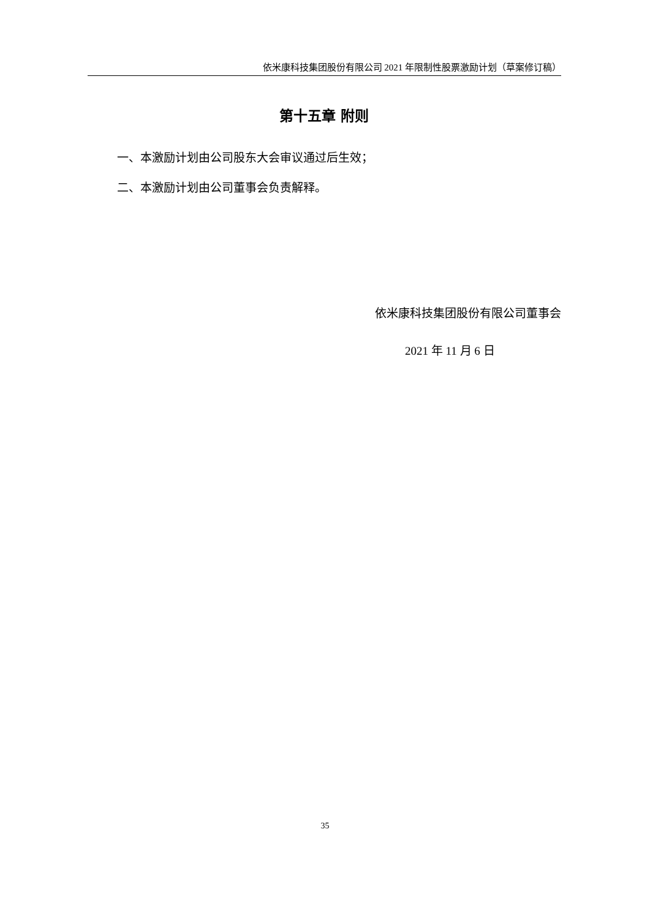依米康科技集团股份有限公司 2021 年限制性股票激励计划（草案修订稿）
第十五章 附则
一、本激励计划由公司股东大会审议通过后生效；
二、本激励计划由公司董事会负责解释。
依米康科技集团股份有限公司董事会
2021 年 11 月 6 日
35